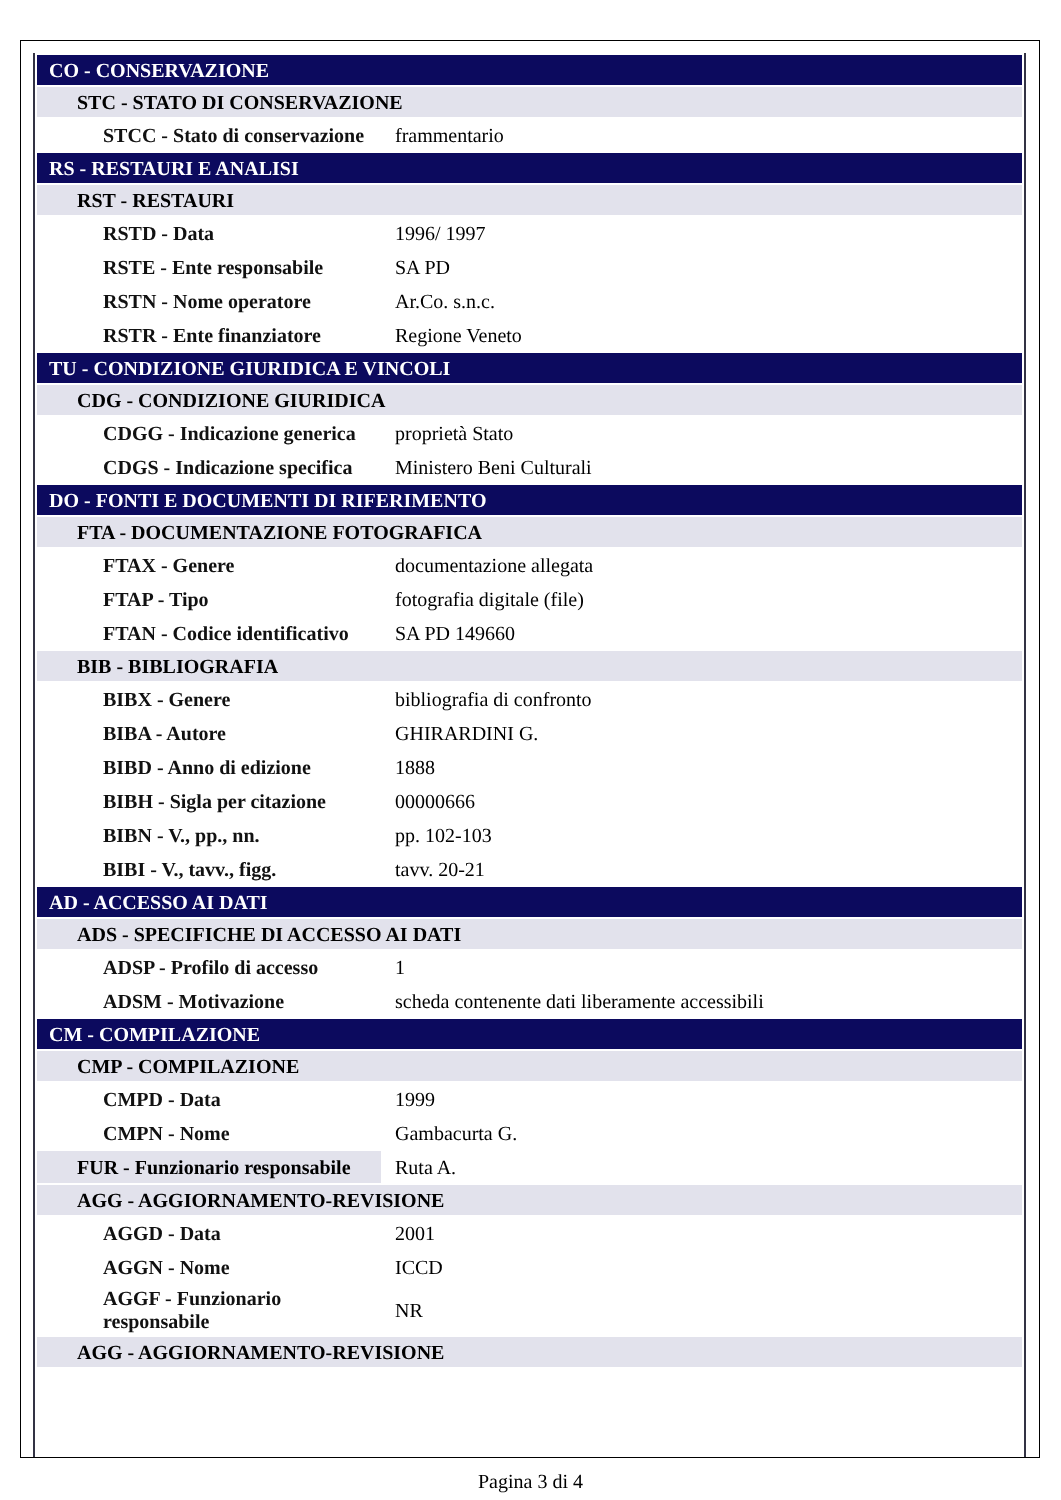| CO - CONSERVAZIONE | |
| STC - STATO DI CONSERVAZIONE | |
| STCC - Stato di conservazione | frammentario |
| RS - RESTAURI E ANALISI | |
| RST - RESTAURI | |
| RSTD - Data | 1996/ 1997 |
| RSTE - Ente responsabile | SA PD |
| RSTN - Nome operatore | Ar.Co. s.n.c. |
| RSTR - Ente finanziatore | Regione Veneto |
| TU - CONDIZIONE GIURIDICA E VINCOLI | |
| CDG - CONDIZIONE GIURIDICA | |
| CDGG - Indicazione generica | proprietà Stato |
| CDGS - Indicazione specifica | Ministero Beni Culturali |
| DO - FONTI E DOCUMENTI DI RIFERIMENTO | |
| FTA - DOCUMENTAZIONE FOTOGRAFICA | |
| FTAX - Genere | documentazione allegata |
| FTAP - Tipo | fotografia digitale (file) |
| FTAN - Codice identificativo | SA PD 149660 |
| BIB - BIBLIOGRAFIA | |
| BIBX - Genere | bibliografia di confronto |
| BIBA - Autore | GHIRARDINI G. |
| BIBD - Anno di edizione | 1888 |
| BIBH - Sigla per citazione | 00000666 |
| BIBN - V., pp., nn. | pp. 102-103 |
| BIBI - V., tavv., figg. | tavv. 20-21 |
| AD - ACCESSO AI DATI | |
| ADS - SPECIFICHE DI ACCESSO AI DATI | |
| ADSP - Profilo di accesso | 1 |
| ADSM - Motivazione | scheda contenente dati liberamente accessibili |
| CM - COMPILAZIONE | |
| CMP - COMPILAZIONE | |
| CMPD - Data | 1999 |
| CMPN - Nome | Gambacurta G. |
| FUR - Funzionario responsabile | Ruta A. |
| AGG - AGGIORNAMENTO-REVISIONE | |
| AGGD - Data | 2001 |
| AGGN - Nome | ICCD |
| AGGF - Funzionario responsabile | NR |
| AGG - AGGIORNAMENTO-REVISIONE | |
Pagina 3 di 4